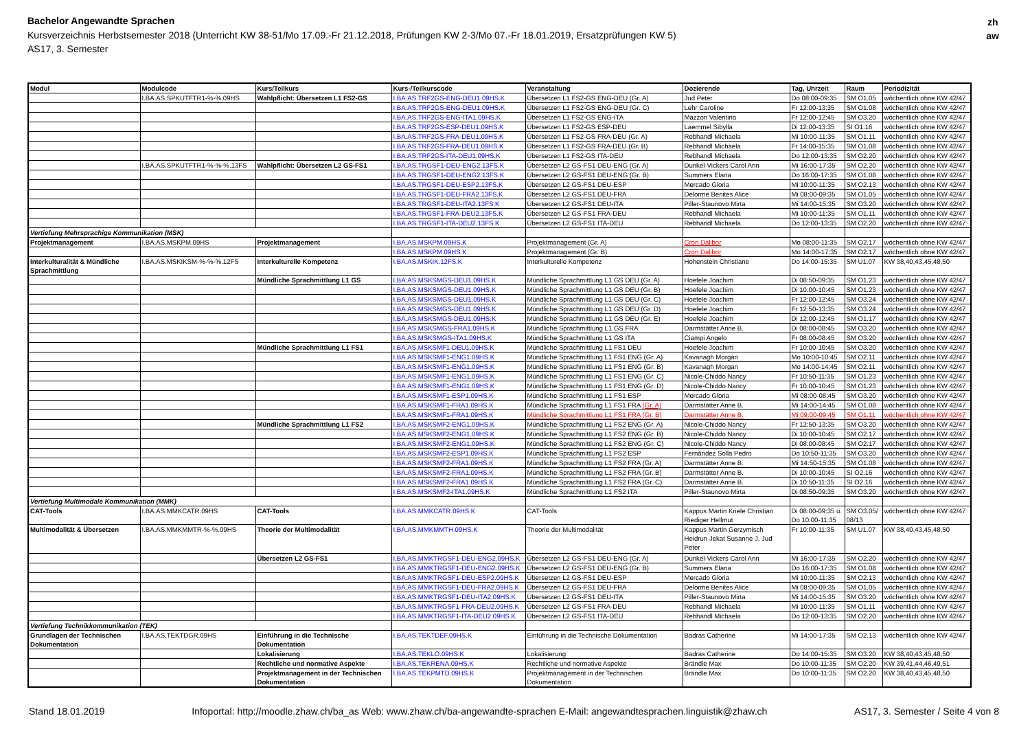Bachelor Angewandte Sprachen
Kursverzeichnis Herbstsemester 2018 (Unterricht KW 38-51/Mo 17.09.-Fr 21.12.2018, Prüfungen KW 2-3/Mo 07.-Fr 18.01.2019, Ersatzprüfungen KW 5)
AS17, 3. Semester
zh
aw
| Modul | Modulcode | Kurs/Teilkurs | Kurs-/Teilkurscode | Veranstaltung | Dozierende | Tag, Uhrzeit | Raum | Periodizität |
| --- | --- | --- | --- | --- | --- | --- | --- | --- |
| | I.BA.AS.SPKUTFTR1-%-%.09HS | Wahlpflicht: Übersetzen L1 FS2-GS | I.BA.AS.TRF2GS-ENG-DEU1.09HS.K | Übersetzen L1 FS2-GS ENG-DEU (Gr. A) | Jud Peter | Do 08:00-09:35 | SM O1.05 | wöchentlich ohne KW 42/47 |
| | | | I.BA.AS.TRF2GS-ENG-DEU1.09HS.K | Übersetzen L1 FS2-GS ENG-DEU (Gr. C) | Lehr Caroline | Fr 12:00-13:35 | SM O1.08 | wöchentlich ohne KW 42/47 |
| | | | I.BA.AS.TRF2GS-ENG-ITA1.09HS.K | Übersetzen L1 FS2-GS ENG-ITA | Mazzon Valentina | Fr 12:00-12:45 | SM O3.20 | wöchentlich ohne KW 42/47 |
| | | | I.BA.AS.TRF2GS-ESP-DEU1.09HS.K | Übersetzen L1 FS2-GS ESP-DEU | Laemmel Sibylla | Di 12:00-13:35 | SI O1.16 | wöchentlich ohne KW 42/47 |
| | | | I.BA.AS.TRF2GS-FRA-DEU1.09HS.K | Übersetzen L1 FS2-GS FRA-DEU (Gr. A) | Rebhandl Michaela | Mi 10:00-11:35 | SM O1.11 | wöchentlich ohne KW 42/47 |
| | | | I.BA.AS.TRF2GS-FRA-DEU1.09HS.K | Übersetzen L1 FS2-GS FRA-DEU (Gr. B) | Rebhandl Michaela | Fr 14:00-15:35 | SM O1.08 | wöchentlich ohne KW 42/47 |
| | | | I.BA.AS.TRF2GS-ITA-DEU1.09HS.K | Übersetzen L1 FS2-GS ITA-DEU | Rebhandl Michaela | Do 12:00-13:35 | SM O2.20 | wöchentlich ohne KW 42/47 |
| | I.BA.AS.SPKUTFTR1-%-%-%.13FS | Wahlpflicht: Übersetzen L2 GS-FS1 | I.BA.AS.TRGSF1-DEU-ENG2.13FS.K | Übersetzen L2 GS-FS1 DEU-ENG (Gr. A) | Dunkel-Vickers Carol Ann | Mi 16:00-17:35 | SM O2.20 | wöchentlich ohne KW 42/47 |
| | | | I.BA.AS.TRGSF1-DEU-ENG2.13FS.K | Übersetzen L2 GS-FS1 DEU-ENG (Gr. B) | Summers Elana | Do 16:00-17:35 | SM O1.08 | wöchentlich ohne KW 42/47 |
| | | | I.BA.AS.TRGSF1-DEU-ESP2.13FS.K | Übersetzen L2 GS-FS1 DEU-ESP | Mercado Gloria | Mi 10:00-11:35 | SM O2.13 | wöchentlich ohne KW 42/47 |
| | | | I.BA.AS.TRGSF1-DEU-FRA2.13FS.K | Übersetzen L2 GS-FS1 DEU-FRA | Delorme Benites Alice | Mi 08:00-09:35 | SM O1.05 | wöchentlich ohne KW 42/47 |
| | | | I.BA.AS.TRGSF1-DEU-ITA2.13FS.K | Übersetzen L2 GS-FS1 DEU-ITA | Piller-Staunovo Mirta | Mi 14:00-15:35 | SM O3.20 | wöchentlich ohne KW 42/47 |
| | | | I.BA.AS.TRGSF1-FRA-DEU2.13FS.K | Übersetzen L2 GS-FS1 FRA-DEU | Rebhandl Michaela | Mi 10:00-11:35 | SM O1.11 | wöchentlich ohne KW 42/47 |
| | | | I.BA.AS.TRGSF1-ITA-DEU2.13FS.K | Übersetzen L2 GS-FS1 ITA-DEU | Rebhandl Michaela | Do 12:00-13:35 | SM O2.20 | wöchentlich ohne KW 42/47 |
| Vertiefung Mehrsprachige Kommunikation (MSK) | | | | | | | | |
| Projektmanagement | I.BA.AS.MSKPM.09HS | Projektmanagement | I.BA.AS.MSKPM.09HS.K | Projektmanagement (Gr. A) | Cron Dalibor | Mo 08:00-11:35 | SM O2.17 | wöchentlich ohne KW 42/47 |
| | | | I.BA.AS.MSKPM.09HS.K | Projektmanagement (Gr. B) | Cron Dalibor | Mo 14:00-17:35 | SM O2.17 | wöchentlich ohne KW 42/47 |
| Interkulturalität & Mündliche Sprachmittlung | I.BA.AS.MSKIKSM-%-%-%.12FS | Interkulturelle Kompetenz | I.BA.AS.MSKIK.12FS.K | Interkulturelle Kompetenz | Hohenstein Christiane | Do 14:00-15:35 | SM U1.07 | KW 38,40,43,45,48,50 |
| | | Mündliche Sprachmittlung L1 GS | I.BA.AS.MSKSMGS-DEU1.09HS.K | Mündliche Sprachmittlung L1 GS DEU (Gr. A) | Hoefele Joachim | Di 08:50-09:35 | SM O1.23 | wöchentlich ohne KW 42/47 |
| | | | I.BA.AS.MSKSMGS-DEU1.09HS.K | Mündliche Sprachmittlung L1 GS DEU (Gr. B) | Hoefele Joachim | Di 10:00-10:45 | SM O1.23 | wöchentlich ohne KW 42/47 |
| | | | I.BA.AS.MSKSMGS-DEU1.09HS.K | Mündliche Sprachmittlung L1 GS DEU (Gr. C) | Hoefele Joachim | Fr 12:00-12:45 | SM O3.24 | wöchentlich ohne KW 42/47 |
| | | | I.BA.AS.MSKSMGS-DEU1.09HS.K | Mündliche Sprachmittlung L1 GS DEU (Gr. D) | Hoefele Joachim | Fr 12:50-13:35 | SM O3.24 | wöchentlich ohne KW 42/47 |
| | | | I.BA.AS.MSKSMGS-DEU1.09HS.K | Mündliche Sprachmittlung L1 GS DEU (Gr. E) | Hoefele Joachim | Di 12:00-12:45 | SM O1.17 | wöchentlich ohne KW 42/47 |
| | | | I.BA.AS.MSKSMGS-FRA1.09HS.K | Mündliche Sprachmittlung L1 GS FRA | Darmstätter Anne B. | Di 08:00-08:45 | SM O3.20 | wöchentlich ohne KW 42/47 |
| | | | I.BA.AS.MSKSMGS-ITA1.09HS.K | Mündliche Sprachmittlung L1 GS ITA | Ciampi Angelo | Fr 08:00-08:45 | SM O3.20 | wöchentlich ohne KW 42/47 |
| | | Mündliche Sprachmittlung L1 FS1 | I.BA.AS.MSKSMF1-DEU1.09HS.K | Mündliche Sprachmittlung L1 FS1 DEU | Hoefele Joachim | Fr 10:00-10:45 | SM O3.20 | wöchentlich ohne KW 42/47 |
| | | | I.BA.AS.MSKSMF1-ENG1.09HS.K | Mündliche Sprachmittlung L1 FS1 ENG (Gr. A) | Kavanagh Morgan | Mo 10:00-10:45 | SM O2.11 | wöchentlich ohne KW 42/47 |
| | | | I.BA.AS.MSKSMF1-ENG1.09HS.K | Mündliche Sprachmittlung L1 FS1 ENG (Gr. B) | Kavanagh Morgan | Mo 14:00-14:45 | SM O2.11 | wöchentlich ohne KW 42/47 |
| | | | I.BA.AS.MSKSMF1-ENG1.09HS.K | Mündliche Sprachmittlung L1 FS1 ENG (Gr. C) | Nicole-Chiddo Nancy | Fr 10:50-11:35 | SM O1.23 | wöchentlich ohne KW 42/47 |
| | | | I.BA.AS.MSKSMF1-ENG1.09HS.K | Mündliche Sprachmittlung L1 FS1 ENG (Gr. D) | Nicole-Chiddo Nancy | Fr 10:00-10:45 | SM O1.23 | wöchentlich ohne KW 42/47 |
| | | | I.BA.AS.MSKSMF1-ESP1.09HS.K | Mündliche Sprachmittlung L1 FS1 ESP | Mercado Gloria | Mi 08:00-08:45 | SM O3.20 | wöchentlich ohne KW 42/47 |
| | | | I.BA.AS.MSKSMF1-FRA1.09HS.K | Mündliche Sprachmittlung L1 FS1 FRA (Gr. A) | Darmstätter Anne B. | Mi 14:00-14:45 | SM O1.08 | wöchentlich ohne KW 42/47 |
| | | | I.BA.AS.MSKSMF1-FRA1.09HS.K | Mündliche Sprachmittlung L1 FS1 FRA (Gr. B) | Darmstätter Anne B. | Mi 09:00-09:45 | SM O1.11 | wöchentlich ohne KW 42/47 |
| | | Mündliche Sprachmittlung L1 FS2 | I.BA.AS.MSKSMF2-ENG1.09HS.K | Mündliche Sprachmittlung L1 FS2 ENG (Gr. A) | Nicole-Chiddo Nancy | Fr 12:50-13:35 | SM O3.20 | wöchentlich ohne KW 42/47 |
| | | | I.BA.AS.MSKSMF2-ENG1.09HS.K | Mündliche Sprachmittlung L1 FS2 ENG (Gr. B) | Nicole-Chiddo Nancy | Di 10:00-10:45 | SM O2.17 | wöchentlich ohne KW 42/47 |
| | | | I.BA.AS.MSKSMF2-ENG1.09HS.K | Mündliche Sprachmittlung L1 FS2 ENG (Gr. C) | Nicole-Chiddo Nancy | Di 08:00-08:45 | SM O2.17 | wöchentlich ohne KW 42/47 |
| | | | I.BA.AS.MSKSMF2-ESP1.09HS.K | Mündliche Sprachmittlung L1 FS2 ESP | Fernández Solla Pedro | Do 10:50-11:35 | SM O3.20 | wöchentlich ohne KW 42/47 |
| | | | I.BA.AS.MSKSMF2-FRA1.09HS.K | Mündliche Sprachmittlung L1 FS2 FRA (Gr. A) | Darmstätter Anne B. | Mi 14:50-15:35 | SM O1.08 | wöchentlich ohne KW 42/47 |
| | | | I.BA.AS.MSKSMF2-FRA1.09HS.K | Mündliche Sprachmittlung L1 FS2 FRA (Gr. B) | Darmstätter Anne B. | Di 10:00-10:45 | SI O2.16 | wöchentlich ohne KW 42/47 |
| | | | I.BA.AS.MSKSMF2-FRA1.09HS.K | Mündliche Sprachmittlung L1 FS2 FRA (Gr. C) | Darmstätter Anne B. | Di 10:50-11:35 | SI O2.16 | wöchentlich ohne KW 42/47 |
| | | | I.BA.AS.MSKSMF2-ITA1.09HS.K | Mündliche Sprachmittlung L1 FS2 ITA | Piller-Staunovo Mirta | Di 08:50-09:35 | SM O3.20 | wöchentlich ohne KW 42/47 |
| Vertiefung Multimodale Kommunikation (MMK) | | | | | | | | |
| CAT-Tools | I.BA.AS.MMKCATR.09HS | CAT-Tools | I.BA.AS.MMKCATR.09HS.K | CAT-Tools | Kappus Martin Kriele Christian Riediger Hellmut | Di 08:00-09:35 u. Do 10:00-11:35 | SM O3.05/ 08/13 | wöchentlich ohne KW 42/47 |
| Multimodalität & Übersetzen | I.BA.AS.MMKMMTR-%-%.09HS | Theorie der Multimodalität | I.BA.AS.MMKMMTH.09HS.K | Theorie der Multimodalität | Kappus Martin Gerzymisch Heidrun Jekat Susanne J. Jud Peter | Fr 10:00-11:35 | SM U1.07 | KW 38,40,43,45,48,50 |
| | | Übersetzen L2 GS-FS1 | I.BA.AS.MMKTRGSF1-DEU-ENG2.09HS.K | Übersetzen L2 GS-FS1 DEU-ENG (Gr. A) | Dunkel-Vickers Carol Ann | Mi 16:00-17:35 | SM O2.20 | wöchentlich ohne KW 42/47 |
| | | | I.BA.AS.MMKTRGSF1-DEU-ENG2.09HS.K | Übersetzen L2 GS-FS1 DEU-ENG (Gr. B) | Summers Elana | Do 16:00-17:35 | SM O1.08 | wöchentlich ohne KW 42/47 |
| | | | I.BA.AS.MMKTRGSF1-DEU-ESP2.09HS.K | Übersetzen L2 GS-FS1 DEU-ESP | Mercado Gloria | Mi 10:00-11:35 | SM O2.13 | wöchentlich ohne KW 42/47 |
| | | | I.BA.AS.MMKTRGSF1-DEU-FRA2.09HS.K | Übersetzen L2 GS-FS1 DEU-FRA | Delorme Benites Alice | Mi 08:00-09:35 | SM O1.05 | wöchentlich ohne KW 42/47 |
| | | | I.BA.AS.MMKTRGSF1-DEU-ITA2.09HS.K | Übersetzen L2 GS-FS1 DEU-ITA | Piller-Staunovo Mirta | Mi 14:00-15:35 | SM O3.20 | wöchentlich ohne KW 42/47 |
| | | | I.BA.AS.MMKTRGSF1-FRA-DEU2.09HS.K | Übersetzen L2 GS-FS1 FRA-DEU | Rebhandl Michaela | Mi 10:00-11:35 | SM O1.11 | wöchentlich ohne KW 42/47 |
| | | | I.BA.AS.MMKTRGSF1-ITA-DEU2.09HS.K | Übersetzen L2 GS-FS1 ITA-DEU | Rebhandl Michaela | Do 12:00-13:35 | SM O2.20 | wöchentlich ohne KW 42/47 |
| Vertiefung Technikkommunikation (TEK) | | | | | | | | |
| Grundlagen der Technischen Dokumentation | I.BA.AS.TEKTDGR.09HS | Einführung in die Technische Dokumentation | I.BA.AS.TEKTDEF.09HS.K | Einführung in die Technische Dokumentation | Badras Catherine | Mi 14:00-17:35 | SM O2.13 | wöchentlich ohne KW 42/47 |
| | | Lokalisierung | I.BA.AS.TEKLO.09HS.K | Lokalisierung | Badras Catherine | Do 14:00-15:35 | SM O3.20 | KW 38,40,43,45,48,50 |
| | | Rechtliche und normative Aspekte | I.BA.AS.TEKRENA.09HS.K | Rechtliche und normative Aspekte | Brändle Max | Do 10:00-11:35 | SM O2.20 | KW 39,41,44,46,49,51 |
| | | Projektmanagement in der Technischen Dokumentation | I.BA.AS.TEKPMTD.09HS.K | Projektmanagement in der Technischen Dokumentation | Brändle Max | Do 10:00-11:35 | SM O2.20 | KW 38,40,43,45,48,50 |
Stand 18.01.2019 Infoportal: http://moodle.zhaw.ch/ba_as Web: www.zhaw.ch/ba-angewandte-sprachen E-Mail: angewandtesprachen.linguistik@zhaw.ch AS17, 3. Semester / Seite 4 von 8